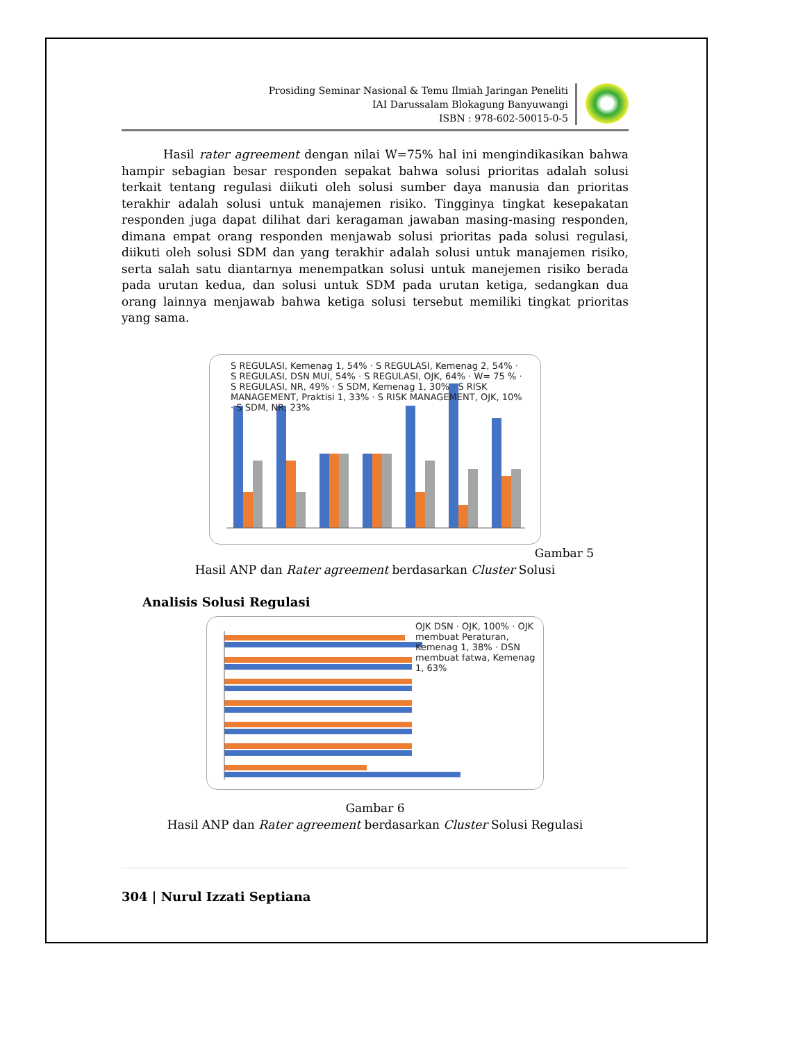Prosiding Seminar Nasional & Temu Ilmiah Jaringan Peneliti
IAI Darussalam Blokagung Banyuwangi
ISBN : 978-602-50015-0-5
Hasil rater agreement dengan nilai W=75% hal ini mengindikasikan bahwa hampir sebagian besar responden sepakat bahwa solusi prioritas adalah solusi terkait tentang regulasi diikuti oleh solusi sumber daya manusia dan prioritas terakhir adalah solusi untuk manajemen risiko. Tingginya tingkat kesepakatan responden juga dapat dilihat dari keragaman jawaban masing-masing responden, dimana empat orang responden menjawab solusi prioritas pada solusi regulasi, diikuti oleh solusi SDM dan yang terakhir adalah solusi untuk manajemen risiko, serta salah satu diantarnya menempatkan solusi untuk manejemen risiko berada pada urutan kedua, dan solusi untuk SDM pada urutan ketiga, sedangkan dua orang lainnya menjawab bahwa ketiga solusi tersebut memiliki tingkat prioritas yang sama.
S REGULASI, Kemenag 1, 54% · S REGULASI, Kemenag 2, 54% · S REGULASI, DSN MUI, 54% · S REGULASI, OJK, 64% · W= 75 % · S REGULASI, NR, 49% · S SDM, Kemenag 1, 30% · S RISK MANAGEMENT, Praktisi 1, 33% · S RISK MANAGEMENT, OJK, 10% · S SDM, NR, 23%
Gambar 5
Hasil ANP dan Rater agreement berdasarkan Cluster Solusi
Analisis Solusi Regulasi
OJK DSN · OJK, 100% · OJK membuat Peraturan, Kemenag 1, 38% · DSN membuat fatwa, Kemenag 1, 63%
Gambar 6
Hasil ANP dan Rater agreement berdasarkan Cluster Solusi Regulasi
304 | Nurul Izzati Septiana